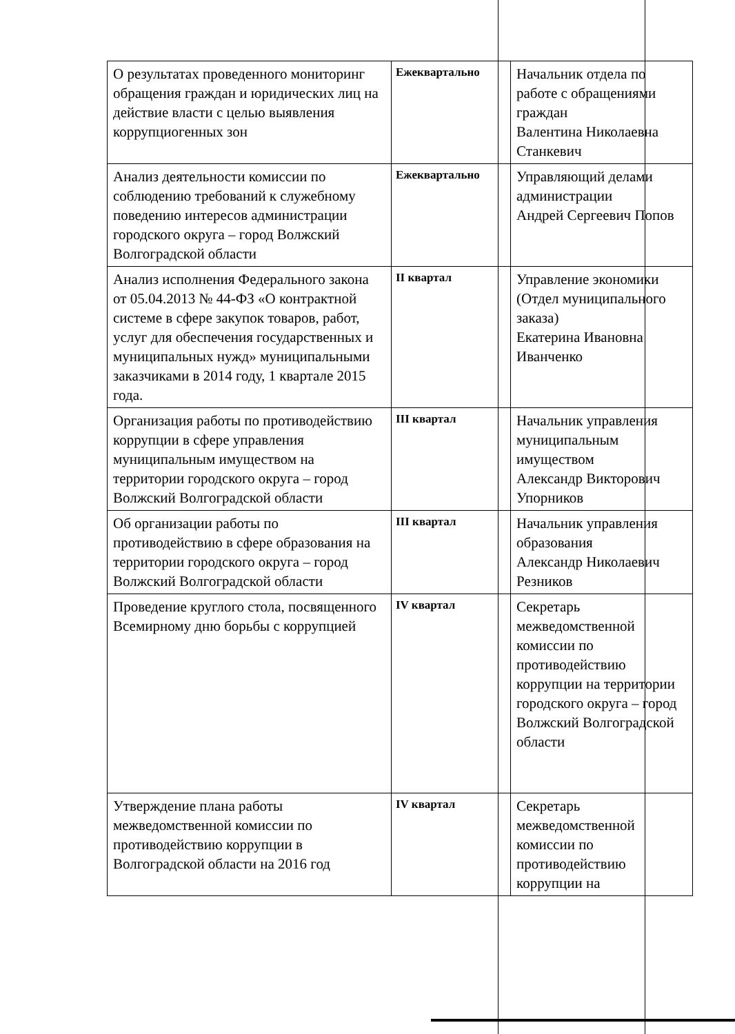| О результатах проведенного мониторинг обращения граждан и юридических лиц на действие власти с целью выявления коррупциогенных зон | Ежеквартально | Начальник отдела по работе с обращениями граждан Валентина Николаевна Станкевич |
| Анализ деятельности комиссии по соблюдению требований к служебному поведению интересов администрации городского округа – город Волжский Волгоградской области | Ежеквартально | Управляющий делами администрации Андрей Сергеевич Попов |
| Анализ исполнения Федерального закона от 05.04.2013 № 44-ФЗ «О контрактной системе в сфере закупок товаров, работ, услуг для обеспечения государственных и муниципальных нужд» муниципальными заказчиками в 2014 году, 1 квартале 2015 года. | II квартал | Управление экономики (Отдел муниципального заказа) Екатерина Ивановна Иванченко |
| Организация работы по противодействию коррупции в сфере управления муниципальным имуществом на территории городского округа – город Волжский Волгоградской области | III квартал | Начальник управления муниципальным имуществом Александр Викторович Упорников |
| Об организации работы по противодействию в сфере образования на территории городского округа – город Волжский Волгоградской области | III квартал | Начальник управления образования Александр Николаевич Резников |
| Проведение круглого стола, посвященного Всемирному дню борьбы с коррупцией | IV квартал | Секретарь межведомственной комиссии по противодействию коррупции на территории городского округа – город Волжский Волгоградской области |
| Утверждение плана работы межведомственной комиссии по противодействию коррупции в Волгоградской области на 2016 год | IV квартал | Секретарь межведомственной комиссии по противодействию коррупции на |